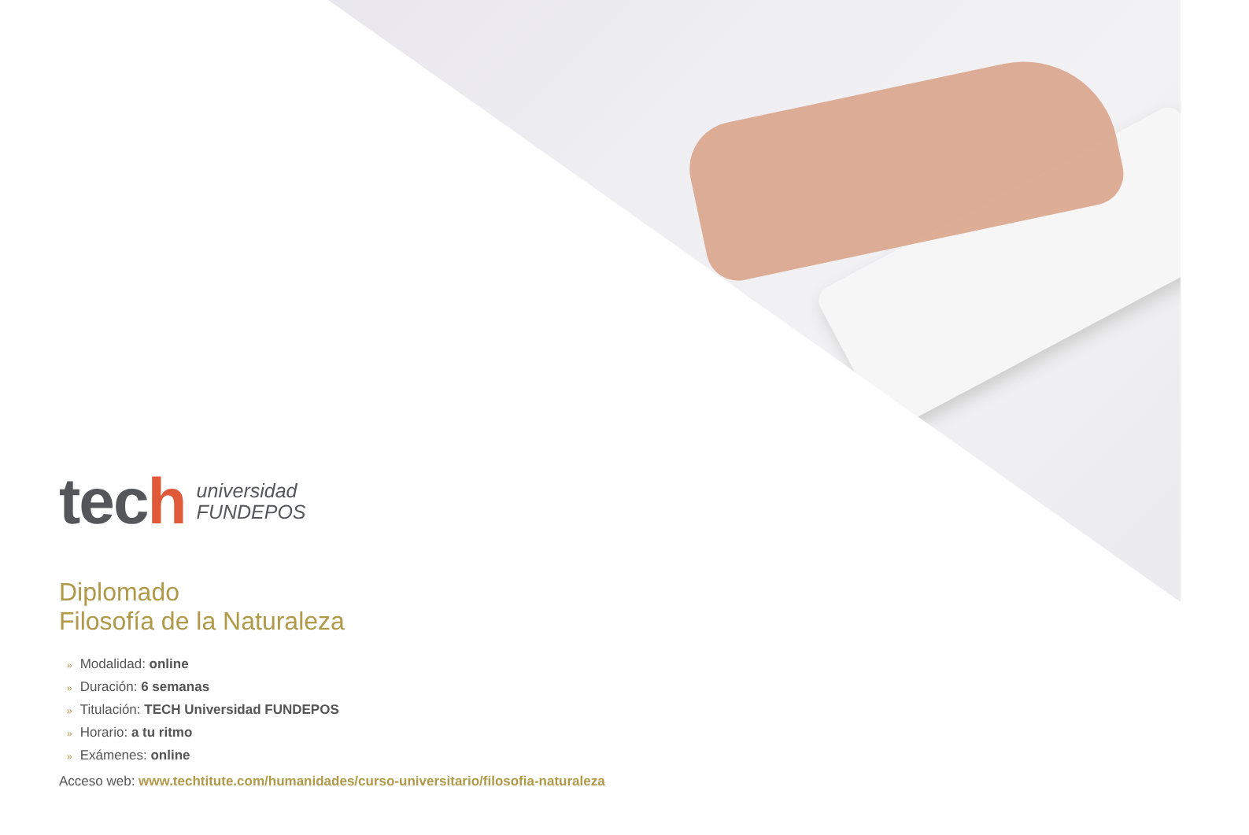tech
universidad
FUNDEPOS
Diplomado
Filosofía de la Naturaleza
» Modalidad: online
» Duración: 6 semanas
» Titulación: TECH Universidad FUNDEPOS
» Horario: a tu ritmo
» Exámenes: online
Acceso web: www.techtitute.com/humanidades/curso-universitario/filosofia-naturaleza